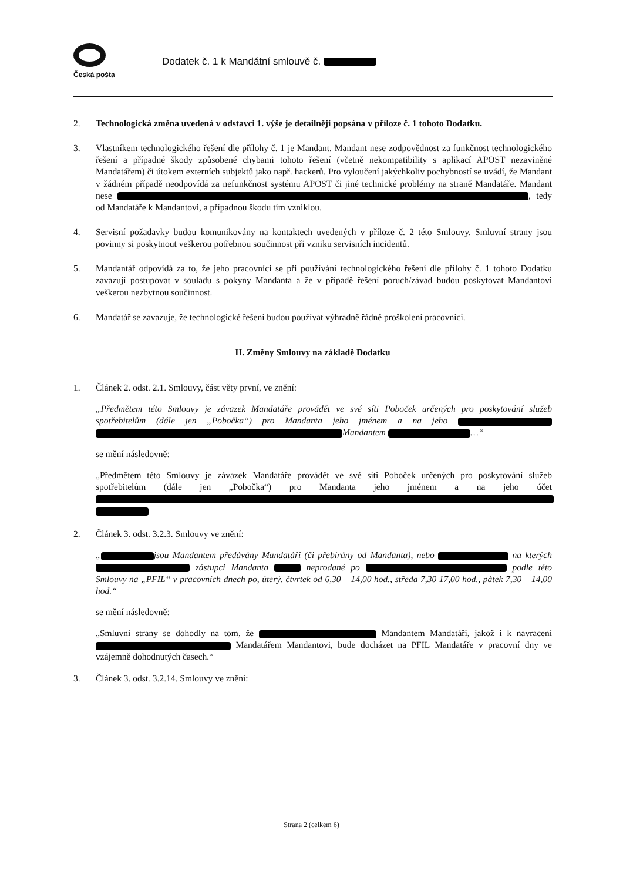Česká pošta
Dodatek č. 1 k Mandátní smlouvě č.
2. Technologická změna uvedená v odstavci 1. výše je detailněji popsána v příloze č. 1 tohoto Dodatku.
3. Vlastníkem technologického řešení dle přílohy č. 1 je Mandant. Mandant nese zodpovědnost za funkčnost technologického řešení a případné škody způsobené chybami tohoto řešení (včetně nekompatibility s aplikací APOST nezaviněné Mandatářem) či útokem externích subjektů jako např. hackerů. Pro vyloučení jakýchkoliv pochybností se uvádí, že Mandant v žádném případě neodpovídá za nefunkčnost systému APOST či jiné technické problémy na straně Mandatáře. Mandant nese , tedy od Mandatáře k Mandantovi, a případnou škodu tím vzniklou.
4. Servisní požadavky budou komunikovány na kontaktech uvedených v příloze č. 2 této Smlouvy. Smluvní strany jsou povinny si poskytnout veškerou potřebnou součinnost při vzniku servisních incidentů.
5. Mandantář odpovídá za to, že jeho pracovníci se při používání technologického řešení dle přílohy č. 1 tohoto Dodatku zavazují postupovat v souladu s pokyny Mandanta a že v případě řešení poruch/závad budou poskytovat Mandantovi veškerou nezbytnou součinnost.
6. Mandatář se zavazuje, že technologické řešení budou používat výhradně řádně proškolení pracovníci.
II. Změny Smlouvy na základě Dodatku
1. Článek 2. odst. 2.1. Smlouvy, část věty první, ve znění:
„Předmětem této Smlouvy je závazek Mandatáře provádět ve své síti Poboček určených pro poskytování služeb spotřebitelům (dále jen „Pobočka“) pro Mandanta jeho jménem a na jeho Mandantem …“
se mění následovně:
„Předmětem této Smlouvy je závazek Mandatáře provádět ve své síti Poboček určených pro poskytování služeb spotřebitelům (dále jen „Pobočka“) pro Mandanta jeho jménem a na jeho účet
2. Článek 3. odst. 3.2.3. Smlouvy ve znění:
„ jsou Mandantem předávány Mandatáři (či přebírány od Mandanta), nebo na kterých zástupci Mandanta neprodané po podle této Smlouvy na „PFIL“ v pracovních dnech po, úterý, čtvrtek od 6,30 – 14,00 hod., středa 7,30 17,00 hod., pátek 7,30 – 14,00 hod.“
se mění následovně:
„Smluvní strany se dohodly na tom, že Mandantem Mandatáři, jakož i k navracení Mandatářem Mandantovi, bude docházet na PFIL Mandatáře v pracovní dny ve vzájemně dohodnutých časech.“
3. Článek 3. odst. 3.2.14. Smlouvy ve znění:
Strana 2 (celkem 6)